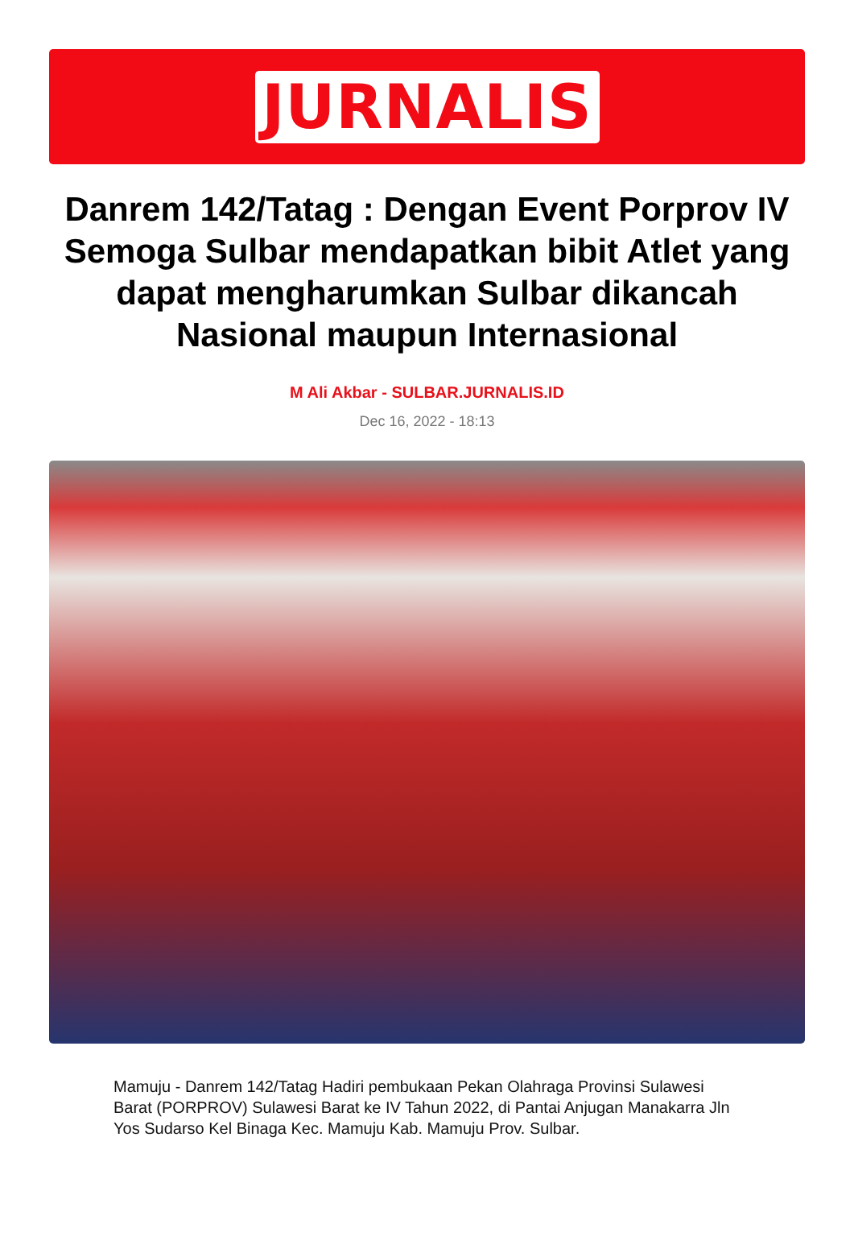JURNALIS
Danrem 142/Tatag : Dengan Event Porprov IV Semoga Sulbar mendapatkan bibit Atlet yang dapat mengharumkan Sulbar dikancah Nasional maupun Internasional
M Ali Akbar - SULBAR.JURNALIS.ID
Dec 16, 2022 - 18:13
Mamuju - Danrem 142/Tatag Hadiri pembukaan Pekan Olahraga Provinsi Sulawesi Barat (PORPROV) Sulawesi Barat ke IV Tahun 2022, di Pantai Anjugan Manakarra Jln Yos Sudarso Kel Binaga Kec. Mamuju Kab. Mamuju Prov. Sulbar.